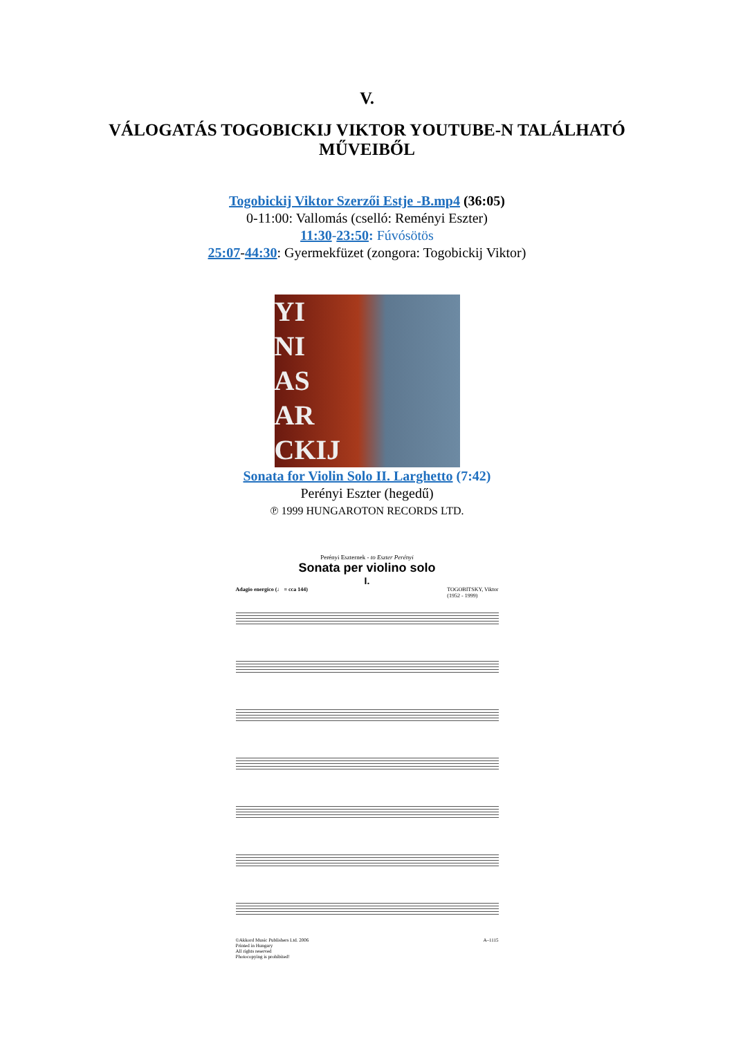V.
VÁLOGATÁS TOGOBICKIJ VIKTOR YOUTUBE-N TALÁLHATÓ
MŰVEIBŐL
Togobickij Viktor Szerzői Estje -B.mp4 (36:05)
0-11:00: Vallomás (cselló: Reményi Eszter)
11:30-23:50: Fúvósötös
25:07-44:30: Gyermekfüzet (zongora: Togobickij Viktor)
YI
NI
AS
AR
CKIJ
Sonata for Violin Solo II. Larghetto (7:42)
Perényi Eszter (hegedű)
℗ 1999 HUNGAROTON RECORDS LTD.
Perényi Eszternek - to Eszter Perényi
Sonata per violino solo
I.
Adagio energico (♩ = cca 144) TOGOBITSKY, Viktor
(1952 - 1999)
©Akkord Music Publishers Ltd. 2006
Printed in Hungary
All rights reserved
Photocopying is prohibited! A–1115